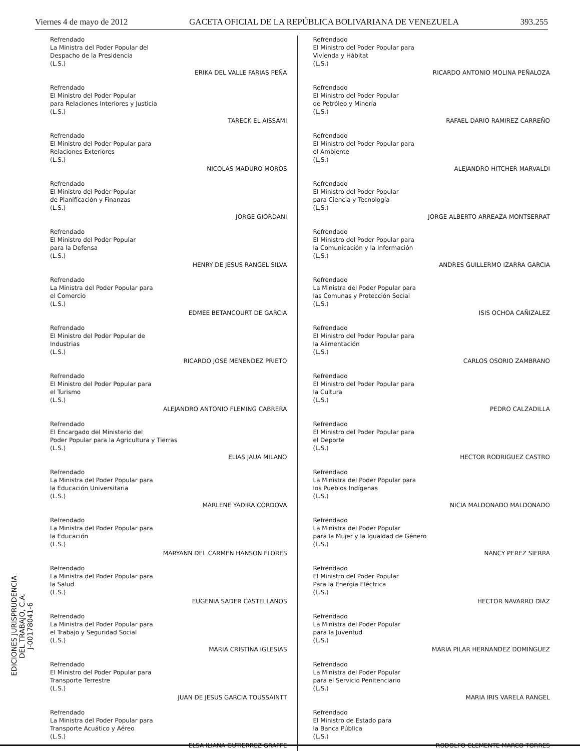Viernes 4 de mayo de 2012 GACETA OFICIAL DE LA REPÚBLICA BOLIVARIANA DE VENEZUELA 393.255
Refrendado
La Ministra del Poder Popular del
Despacho de la Presidencia
(L.S.)
ERIKA DEL VALLE FARIAS PEÑA
Refrendado
El Ministro del Poder Popular
para Relaciones Interiores y Justicia
(L.S.)
TARECK EL AISSAMI
Refrendado
El Ministro del Poder Popular para
Relaciones Exteriores
(L.S.)
NICOLAS MADURO MOROS
Refrendado
El Ministro del Poder Popular
de Planificación y Finanzas
(L.S.)
JORGE GIORDANI
Refrendado
El Ministro del Poder Popular
para la Defensa
(L.S.)
HENRY DE JESUS RANGEL SILVA
Refrendado
La Ministra del Poder Popular para
el Comercio
(L.S.)
EDMEE BETANCOURT DE GARCIA
Refrendado
El Ministro del Poder Popular de
Industrias
(L.S.)
RICARDO JOSE MENENDEZ PRIETO
Refrendado
El Ministro del Poder Popular para
el Turismo
(L.S.)
ALEJANDRO ANTONIO FLEMING CABRERA
Refrendado
El Encargado del Ministerio del
Poder Popular para la Agricultura y Tierras
(L.S.)
ELIAS JAUA MILANO
Refrendado
La Ministra del Poder Popular para
la Educación Universitaria
(L.S.)
MARLENE YADIRA CORDOVA
Refrendado
La Ministra del Poder Popular para
la Educación
(L.S.)
MARYANN DEL CARMEN HANSON FLORES
Refrendado
La Ministra del Poder Popular para
la Salud
(L.S.)
EUGENIA SADER CASTELLANOS
Refrendado
La Ministra del Poder Popular para
el Trabajo y Seguridad Social
(L.S.)
MARIA CRISTINA IGLESIAS
Refrendado
El Ministro del Poder Popular para
Transporte Terrestre
(L.S.)
JUAN DE JESUS GARCIA TOUSSAINTT
Refrendado
La Ministra del Poder Popular para
Transporte Acuático y Aéreo
(L.S.)
ELSA ILIANA GUTIERREZ GRAFFE
Refrendado
El Ministro del Poder Popular para
Vivienda y Hábitat
(L.S.)
RICARDO ANTONIO MOLINA PEÑALOZA
Refrendado
El Ministro del Poder Popular
de Petróleo y Minería
(L.S.)
RAFAEL DARIO RAMIREZ CARREÑO
Refrendado
El Ministro del Poder Popular para
el Ambiente
(L.S.)
ALEJANDRO HITCHER MARVALDI
Refrendado
El Ministro del Poder Popular
para Ciencia y Tecnología
(L.S.)
JORGE ALBERTO ARREAZA MONTSERRAT
Refrendado
El Ministro del Poder Popular para
la Comunicación y la Información
(L.S.)
ANDRES GUILLERMO IZARRA GARCIA
Refrendado
La Ministra del Poder Popular para
las Comunas y Protección Social
(L.S.)
ISIS OCHOA CAÑIZALEZ
Refrendado
El Ministro del Poder Popular para
la Alimentación
(L.S.)
CARLOS OSORIO ZAMBRANO
Refrendado
El Ministro del Poder Popular para
la Cultura
(L.S.)
PEDRO CALZADILLA
Refrendado
El Ministro del Poder Popular para
el Deporte
(L.S.)
HECTOR RODRIGUEZ CASTRO
Refrendado
La Ministra del Poder Popular para
los Pueblos Indígenas
(L.S.)
NICIA MALDONADO MALDONADO
Refrendado
La Ministra del Poder Popular
para la Mujer y la Igualdad de Género
(L.S.)
NANCY PEREZ SIERRA
Refrendado
El Ministro del Poder Popular
Para la Energía Eléctrica
(L.S.)
HECTOR NAVARRO DIAZ
Refrendado
La Ministra del Poder Popular
para la Juventud
(L.S.)
MARIA PILAR HERNANDEZ DOMINGUEZ
Refrendado
La Ministra del Poder Popular
para el Servicio Penitenciario
(L.S.)
MARIA IRIS VARELA RANGEL
Refrendado
El Ministro de Estado para
la Banca Pública
(L.S.)
RODOLFO CLEMENTE MARCO TORRES
EDICIONES JURISPRUDENCIA
DEL TRABAJO, C.A.
J-00178041-6